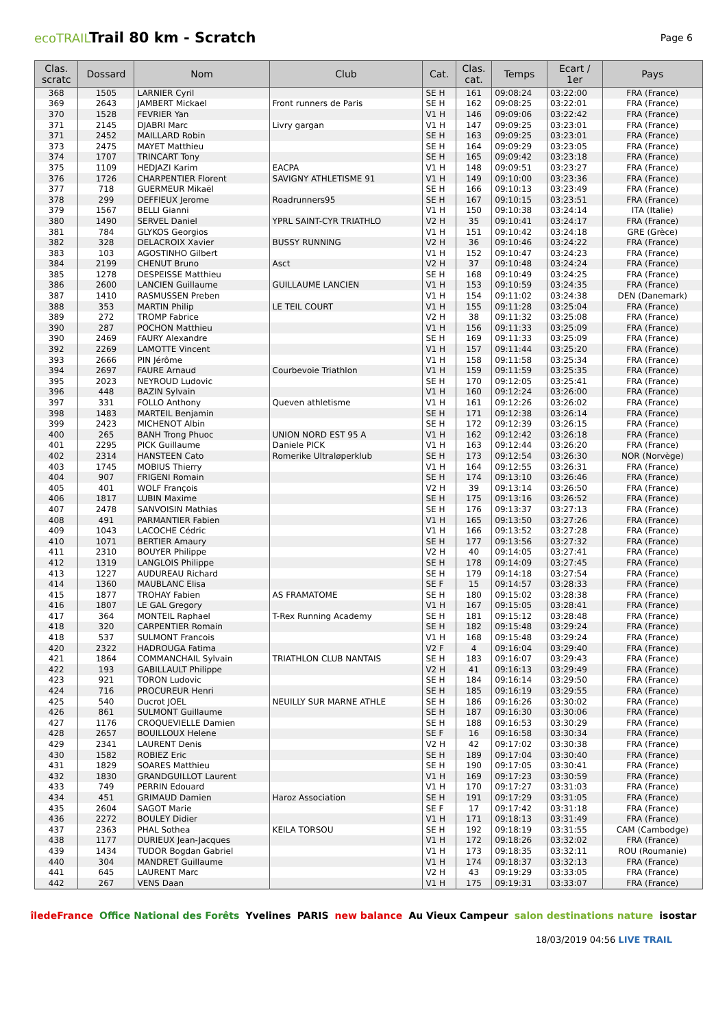ecoTRAIL
Trail 80 km - Scratch
Page 6
| Clas. scratc | Dossard | Nom | Club | Cat. | Clas. cat. | Temps | Ecart / 1er | Pays |
| --- | --- | --- | --- | --- | --- | --- | --- | --- |
| 368 | 1505 | LARNIER Cyril | | SE H | 161 | 09:08:24 | 03:22:00 | FRA (France) |
| 369 | 2643 | JAMBERT Mickael | Front runners de Paris | SE H | 162 | 09:08:25 | 03:22:01 | FRA (France) |
| 370 | 1528 | FEVRIER Yan | | V1 H | 146 | 09:09:06 | 03:22:42 | FRA (France) |
| 371 | 2145 | DJABRI Marc | Livry gargan | V1 H | 147 | 09:09:25 | 03:23:01 | FRA (France) |
| 371 | 2452 | MAILLARD Robin | | SE H | 163 | 09:09:25 | 03:23:01 | FRA (France) |
| 373 | 2475 | MAYET Matthieu | | SE H | 164 | 09:09:29 | 03:23:05 | FRA (France) |
| 374 | 1707 | TRINCART Tony | | SE H | 165 | 09:09:42 | 03:23:18 | FRA (France) |
| 375 | 1109 | HEDJAZI Karim | EACPA | V1 H | 148 | 09:09:51 | 03:23:27 | FRA (France) |
| 376 | 1726 | CHARPENTIER Florent | SAVIGNY ATHLETISME 91 | V1 H | 149 | 09:10:00 | 03:23:36 | FRA (France) |
| 377 | 718 | GUERMEUR Mikaël | | SE H | 166 | 09:10:13 | 03:23:49 | FRA (France) |
| 378 | 299 | DEFFIEUX Jerome | Roadrunners95 | SE H | 167 | 09:10:15 | 03:23:51 | FRA (France) |
| 379 | 1567 | BELLI Gianni | | V1 H | 150 | 09:10:38 | 03:24:14 | ITA (Italie) |
| 380 | 1490 | SERVEL Daniel | YPRL SAINT-CYR TRIATHLO | V2 H | 35 | 09:10:41 | 03:24:17 | FRA (France) |
| 381 | 784 | GLYKOS Georgios | | V1 H | 151 | 09:10:42 | 03:24:18 | GRE (Grèce) |
| 382 | 328 | DELACROIX Xavier | BUSSY RUNNING | V2 H | 36 | 09:10:46 | 03:24:22 | FRA (France) |
| 383 | 103 | AGOSTINHO Gilbert | | V1 H | 152 | 09:10:47 | 03:24:23 | FRA (France) |
| 384 | 2199 | CHENUT Bruno | Asct | V2 H | 37 | 09:10:48 | 03:24:24 | FRA (France) |
| 385 | 1278 | DESPEISSE Matthieu | | SE H | 168 | 09:10:49 | 03:24:25 | FRA (France) |
| 386 | 2600 | LANCIEN Guillaume | GUILLAUME LANCIEN | V1 H | 153 | 09:10:59 | 03:24:35 | FRA (France) |
| 387 | 1410 | RASMUSSEN Preben | | V1 H | 154 | 09:11:02 | 03:24:38 | DEN (Danemark) |
| 388 | 353 | MARTIN Philip | LE TEIL COURT | V1 H | 155 | 09:11:28 | 03:25:04 | FRA (France) |
| 389 | 272 | TROMP Fabrice | | V2 H | 38 | 09:11:32 | 03:25:08 | FRA (France) |
| 390 | 287 | POCHON Matthieu | | V1 H | 156 | 09:11:33 | 03:25:09 | FRA (France) |
| 390 | 2469 | FAURY Alexandre | | SE H | 169 | 09:11:33 | 03:25:09 | FRA (France) |
| 392 | 2269 | LAMOTTE Vincent | | V1 H | 157 | 09:11:44 | 03:25:20 | FRA (France) |
| 393 | 2666 | PIN Jérôme | | V1 H | 158 | 09:11:58 | 03:25:34 | FRA (France) |
| 394 | 2697 | FAURE Arnaud | Courbevoie Triathlon | V1 H | 159 | 09:11:59 | 03:25:35 | FRA (France) |
| 395 | 2023 | NEYROUD Ludovic | | SE H | 170 | 09:12:05 | 03:25:41 | FRA (France) |
| 396 | 448 | BAZIN Sylvain | | V1 H | 160 | 09:12:24 | 03:26:00 | FRA (France) |
| 397 | 331 | FOLLO Anthony | Queven athletisme | V1 H | 161 | 09:12:26 | 03:26:02 | FRA (France) |
| 398 | 1483 | MARTEIL Benjamin | | SE H | 171 | 09:12:38 | 03:26:14 | FRA (France) |
| 399 | 2423 | MICHENOT Albin | | SE H | 172 | 09:12:39 | 03:26:15 | FRA (France) |
| 400 | 265 | BANH Trong Phuoc | UNION NORD EST 95 A | V1 H | 162 | 09:12:42 | 03:26:18 | FRA (France) |
| 401 | 2295 | PICK Guillaume | Daniele PICK | V1 H | 163 | 09:12:44 | 03:26:20 | FRA (France) |
| 402 | 2314 | HANSTEEN Cato | Romerike Ultraløperklub | SE H | 173 | 09:12:54 | 03:26:30 | NOR (Norvège) |
| 403 | 1745 | MOBIUS Thierry | | V1 H | 164 | 09:12:55 | 03:26:31 | FRA (France) |
| 404 | 907 | FRIGENI Romain | | SE H | 174 | 09:13:10 | 03:26:46 | FRA (France) |
| 405 | 401 | WOLF François | | V2 H | 39 | 09:13:14 | 03:26:50 | FRA (France) |
| 406 | 1817 | LUBIN Maxime | | SE H | 175 | 09:13:16 | 03:26:52 | FRA (France) |
| 407 | 2478 | SANVOISIN Mathias | | SE H | 176 | 09:13:37 | 03:27:13 | FRA (France) |
| 408 | 491 | PARMANTIER Fabien | | V1 H | 165 | 09:13:50 | 03:27:26 | FRA (France) |
| 409 | 1043 | LACOCHE Cédric | | V1 H | 166 | 09:13:52 | 03:27:28 | FRA (France) |
| 410 | 1071 | BERTIER Amaury | | SE H | 177 | 09:13:56 | 03:27:32 | FRA (France) |
| 411 | 2310 | BOUYER Philippe | | V2 H | 40 | 09:14:05 | 03:27:41 | FRA (France) |
| 412 | 1319 | LANGLOIS Philippe | | SE H | 178 | 09:14:09 | 03:27:45 | FRA (France) |
| 413 | 1227 | AUDUREAU Richard | | SE H | 179 | 09:14:18 | 03:27:54 | FRA (France) |
| 414 | 1360 | MAUBLANC Elisa | | SE F | 15 | 09:14:57 | 03:28:33 | FRA (France) |
| 415 | 1877 | TROHAY Fabien | AS FRAMATOME | SE H | 180 | 09:15:02 | 03:28:38 | FRA (France) |
| 416 | 1807 | LE GAL Gregory | | V1 H | 167 | 09:15:05 | 03:28:41 | FRA (France) |
| 417 | 364 | MONTEIL Raphael | T-Rex Running Academy | SE H | 181 | 09:15:12 | 03:28:48 | FRA (France) |
| 418 | 320 | CARPENTIER Romain | | SE H | 182 | 09:15:48 | 03:29:24 | FRA (France) |
| 418 | 537 | SULMONT Francois | | V1 H | 168 | 09:15:48 | 03:29:24 | FRA (France) |
| 420 | 2322 | HADROUGA Fatima | | V2 F | 4 | 09:16:04 | 03:29:40 | FRA (France) |
| 421 | 1864 | COMMANCHAIL Sylvain | TRIATHLON CLUB NANTAIS | SE H | 183 | 09:16:07 | 03:29:43 | FRA (France) |
| 422 | 193 | GABILLAULT Philippe | | V2 H | 41 | 09:16:13 | 03:29:49 | FRA (France) |
| 423 | 921 | TORON Ludovic | | SE H | 184 | 09:16:14 | 03:29:50 | FRA (France) |
| 424 | 716 | PROCUREUR Henri | | SE H | 185 | 09:16:19 | 03:29:55 | FRA (France) |
| 425 | 540 | Ducrot JOEL | NEUILLY SUR MARNE ATHLE | SE H | 186 | 09:16:26 | 03:30:02 | FRA (France) |
| 426 | 861 | SULMONT Guillaume | | SE H | 187 | 09:16:30 | 03:30:06 | FRA (France) |
| 427 | 1176 | CROQUEVIELLE Damien | | SE H | 188 | 09:16:53 | 03:30:29 | FRA (France) |
| 428 | 2657 | BOUILLOUX Helene | | SE F | 16 | 09:16:58 | 03:30:34 | FRA (France) |
| 429 | 2341 | LAURENT Denis | | V2 H | 42 | 09:17:02 | 03:30:38 | FRA (France) |
| 430 | 1582 | ROBIEZ Eric | | SE H | 189 | 09:17:04 | 03:30:40 | FRA (France) |
| 431 | 1829 | SOARES Matthieu | | SE H | 190 | 09:17:05 | 03:30:41 | FRA (France) |
| 432 | 1830 | GRANDGUILLOT Laurent | | V1 H | 169 | 09:17:23 | 03:30:59 | FRA (France) |
| 433 | 749 | PERRIN Edouard | | V1 H | 170 | 09:17:27 | 03:31:03 | FRA (France) |
| 434 | 451 | GRIMAUD Damien | Haroz Association | SE H | 191 | 09:17:29 | 03:31:05 | FRA (France) |
| 435 | 2604 | SAGOT Marie | | SE F | 17 | 09:17:42 | 03:31:18 | FRA (France) |
| 436 | 2272 | BOULEY Didier | | V1 H | 171 | 09:18:13 | 03:31:49 | FRA (France) |
| 437 | 2363 | PHAL Sothea | KEILA TORSOU | SE H | 192 | 09:18:19 | 03:31:55 | CAM (Cambodge) |
| 438 | 1177 | DURIEUX Jean-Jacques | | V1 H | 172 | 09:18:26 | 03:32:02 | FRA (France) |
| 439 | 1434 | TUDOR Bogdan Gabriel | | V1 H | 173 | 09:18:35 | 03:32:11 | ROU (Roumanie) |
| 440 | 304 | MANDRET Guillaume | | V1 H | 174 | 09:18:37 | 03:32:13 | FRA (France) |
| 441 | 645 | LAURENT Marc | | V2 H | 43 | 09:19:29 | 03:33:05 | FRA (France) |
| 442 | 267 | VENS Daan | | V1 H | 175 | 09:19:31 | 03:33:07 | FRA (France) |
îledeFrance Office National des Forêts Yvelines PARIS new balance Au Vieux Campeur salon destinations nature isostar
18/03/2019 04:56 LIVE TRAIL